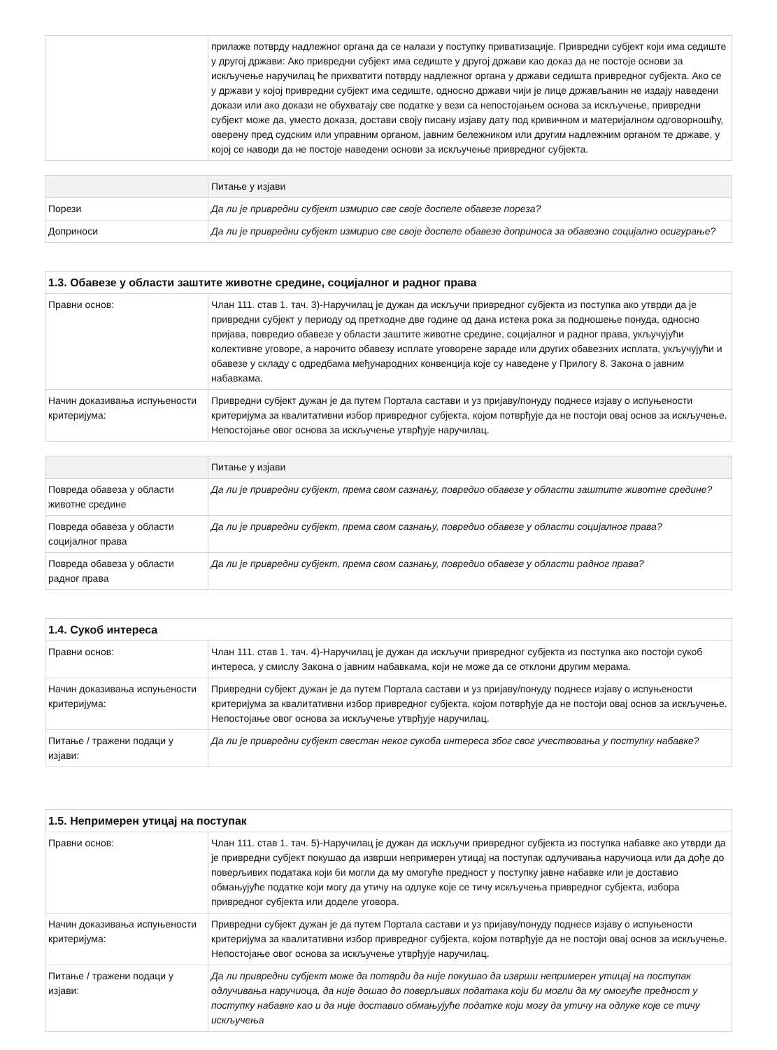| | прилаже потврду надлежног органа да се налази у поступку приватизације. Привредни субјект који има седиште у другој држави: Ако привредни субјект има седиште у другој држави као доказ да не постоје основи за искључење наручилац ће прихватити потврду надлежног органа у држави седишта привредног субјекта. Ако се у држави у којој привредни субјект има седиште, односно држави чији је лице држављанин не издају наведени докази или ако докази не обухватају све податке у вези са непостојањем основа за искључење, привредни субјект може да, уместо доказа, достави своју писану изјаву дату под кривичном и материјалном одговорношћу, оверену пред судским или управним органом, јавним бележником или другим надлежним органом те државе, у којој се наводи да не постоје наведени основи за искључење привредног субјекта. |
| | Питање у изјави |
| --- | --- |
| Порези | Да ли је привредни субјект измирио све своје доспеле обавезе пореза? |
| Доприноси | Да ли је привредни субјект измирио све своје доспеле обавезе доприноса за обавезно социјално осигурање? |
| 1.3. Обавезе у области заштите животне средине, социјалног и радног права | |
| --- | --- |
| Правни основ: | Члан 111. став 1. тач. 3)-Наручилац је дужан да искључи привредног субјекта из поступка ако утврди да је привредни субјект у периоду од претходне две године од дана истека рока за подношење понуда, односно пријава, повредио обавезе у области заштите животне средине, социјалног и радног права, укључујући колективне уговоре, а нарочито обавезу исплате уговорене зараде или других обавезних исплата, укључујући и обавезе у складу с одредбама међународних конвенција које су наведене у Прилогу 8. Закона о јавним набавкама. |
| Начин доказивања испуњености критеријума: | Привредни субјект дужан је да путем Портала састави и уз пријаву/понуду поднесе изјаву о испуњености критеријума за квалитативни избор привредног субјекта, којом потврђује да не постоји овај основ за искључење. Непостојање овог основа за искључење утврђује наручилац. |
| | Питање у изјави |
| --- | --- |
| Повреда обавеза у области животне средине | Да ли је привредни субјект, према свом сазнању, повредио обавезе у области заштите животне средине? |
| Повреда обавеза у области социјалног права | Да ли је привредни субјект, према свом сазнању, повредио обавезе у области социјалног права? |
| Повреда обавеза у области радног права | Да ли је привредни субјект, према свом сазнању, повредио обавезе у области радног права? |
| 1.4. Сукоб интереса | |
| --- | --- |
| Правни основ: | Члан 111. став 1. тач. 4)-Наручилац је дужан да искључи привредног субјекта из поступка ако постоји сукоб интереса, у смислу Закона о јавним набавкама, који не може да се отклони другим мерама. |
| Начин доказивања испуњености критеријума: | Привредни субјект дужан је да путем Портала састави и уз пријаву/понуду поднесе изјаву о испуњености критеријума за квалитативни избор привредног субјекта, којом потврђује да не постоји овај основ за искључење. Непостојање овог основа за искључење утврђује наручилац. |
| Питање / тражени подаци у изјави: | Да ли је привредни субјект свестан неког сукоба интереса због свог учествовања у поступку набавке? |
| 1.5. Непримерен утицај на поступак | |
| --- | --- |
| Правни основ: | Члан 111. став 1. тач. 5)-Наручилац је дужан да искључи привредног субјекта из поступка набавке ако утврди да је привредни субјект покушао да изврши непримерен утицај на поступак одлучивања наручиоца или да дође до поверљивих података који би могли да му омогуће предност у поступку јавне набавке или је доставио обмањујуће податке који могу да утичу на одлуке које се тичу искључења привредног субјекта, избора привредног субјекта или доделе уговора. |
| Начин доказивања испуњености критеријума: | Привредни субјект дужан је да путем Портала састави и уз пријаву/понуду поднесе изјаву о испуњености критеријума за квалитативни избор привредног субјекта, којом потврђује да не постоји овај основ за искључење. Непостојање овог основа за искључење утврђује наручилац. |
| Питање / тражени подаци у изјави: | Да ли привредни субјект може да потврди да није покушао да изврши непримерен утицај на поступак одлучивања наручиоца, да није дошао до поверљивих података који би могли да му омогуће предност у поступку набавке као и да није доставио обмањујуће податке који могу да утичу на одлуке које се тичу искључења |